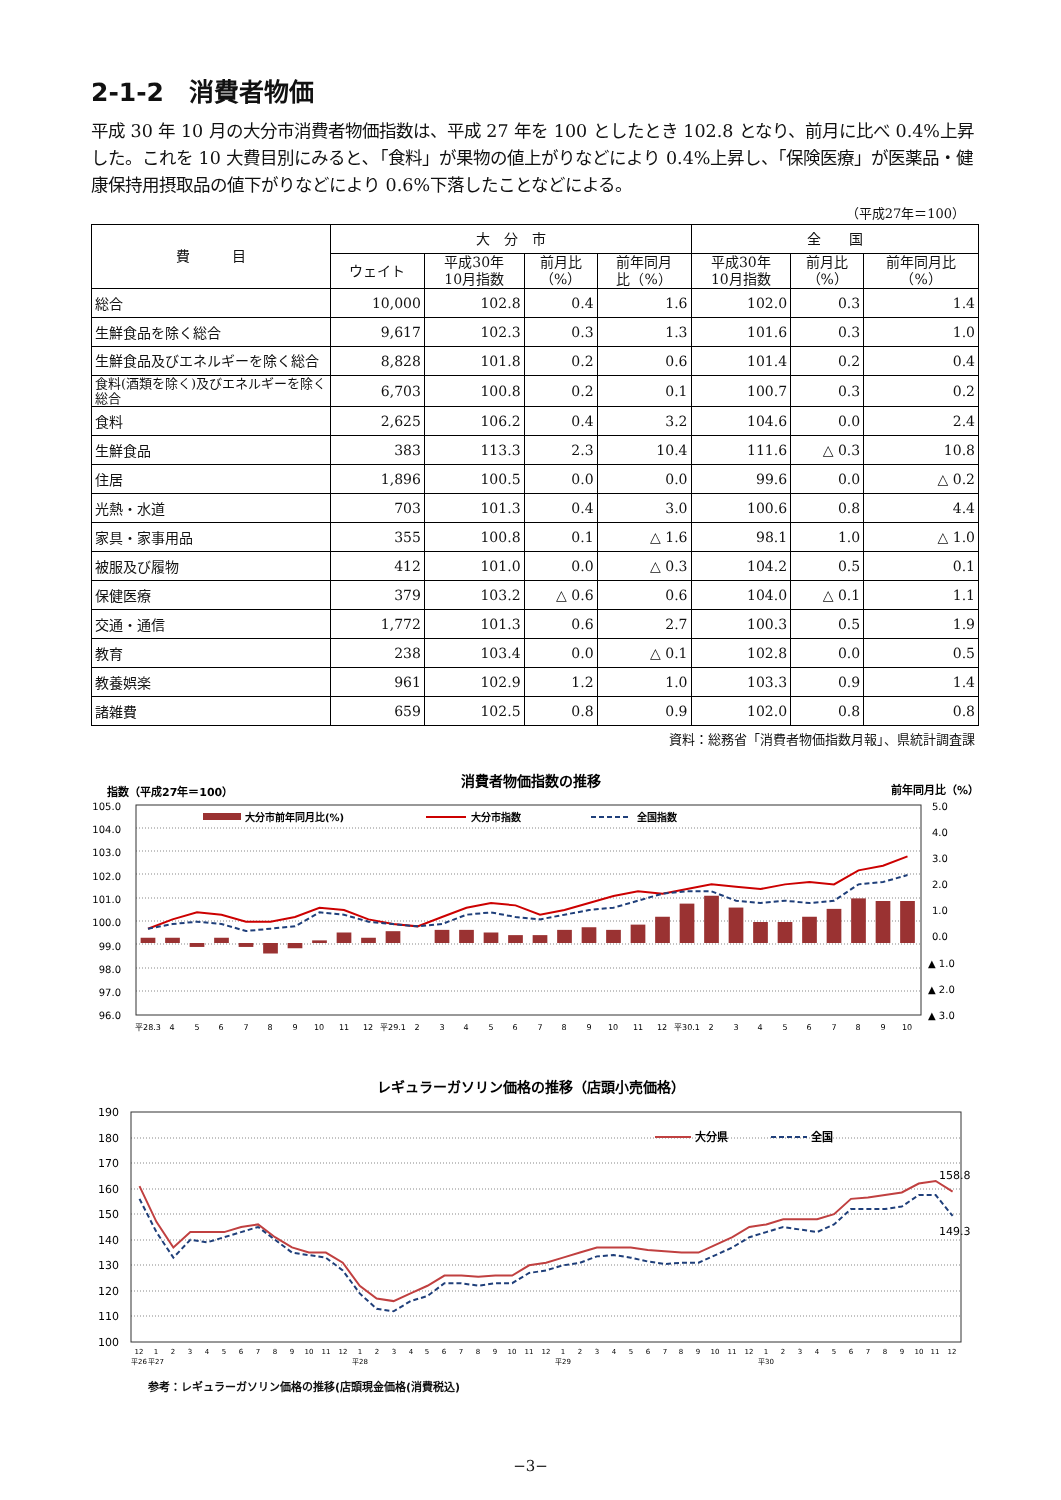2-1-2　消費者物価
平成 30 年 10 月の大分市消費者物価指数は、平成 27 年を 100 としたとき 102.8 となり、前月に比べ 0.4%上昇した。これを 10 大費目別にみると､「食料」が果物の値上がりなどにより 0.4%上昇し、「保険医療」が医薬品・健康保持用摂取品の値下がりなどにより 0.6%下落したことなどによる。
（平成27年＝100）
| 費 目 | 大 分 市 | | | | 全 国 | | |
| --- | --- | --- | --- | --- | --- | --- | --- |
| | ウェイト | 平成30年 10月指数 | 前月比 （%） | 前年同月 比（%） | 平成30年 10月指数 | 前月比 （%） | 前年同月比 （%） |
| 総合 | 10,000 | 102.8 | 0.4 | 1.6 | 102.0 | 0.3 | 1.4 |
| 生鮮食品を除く総合 | 9,617 | 102.3 | 0.3 | 1.3 | 101.6 | 0.3 | 1.0 |
| 生鮮食品及びエネルギーを除く総合 | 8,828 | 101.8 | 0.2 | 0.6 | 101.4 | 0.2 | 0.4 |
| 食料(酒類を除く)及びエネルギーを除く総合 | 6,703 | 100.8 | 0.2 | 0.1 | 100.7 | 0.3 | 0.2 |
| 食料 | 2,625 | 106.2 | 0.4 | 3.2 | 104.6 | 0.0 | 2.4 |
| 生鮮食品 | 383 | 113.3 | 2.3 | 10.4 | 111.6 | △ 0.3 | 10.8 |
| 住居 | 1,896 | 100.5 | 0.0 | 0.0 | 99.6 | 0.0 | △ 0.2 |
| 光熱・水道 | 703 | 101.3 | 0.4 | 3.0 | 100.6 | 0.8 | 4.4 |
| 家具・家事用品 | 355 | 100.8 | 0.1 | △ 1.6 | 98.1 | 1.0 | △ 1.0 |
| 被服及び履物 | 412 | 101.0 | 0.0 | △ 0.3 | 104.2 | 0.5 | 0.1 |
| 保健医療 | 379 | 103.2 | △ 0.6 | 0.6 | 104.0 | △ 0.1 | 1.1 |
| 交通・通信 | 1,772 | 101.3 | 0.6 | 2.7 | 100.3 | 0.5 | 1.9 |
| 教育 | 238 | 103.4 | 0.0 | △ 0.1 | 102.8 | 0.0 | 0.5 |
| 教養娯楽 | 961 | 102.9 | 1.2 | 1.0 | 103.3 | 0.9 | 1.4 |
| 諸雑費 | 659 | 102.5 | 0.8 | 0.9 | 102.0 | 0.8 | 0.8 |
資料：総務省「消費者物価指数月報」、県統計調査課
消費者物価指数の推移
指数（平成27年＝100）
前年同月比（%）
105.0
104.0
103.0
102.0
101.0
100.0
99.0
98.0
97.0
96.0
5.0
4.0
3.0
2.0
1.0
0.0
▲ 1.0
▲ 2.0
▲ 3.0
大分市前年同月比(%)
大分市指数
全国指数
平28.3
4
5
6
7
8
9
10
11
12
平29.1
2
3
4
5
6
7
8
9
10
11
12
平30.1
2
3
4
5
6
7
8
9
10
レギュラーガソリン価格の推移（店頭小売価格）
190
180
170
160
150
140
130
120
110
100
大分県
全国
158.8
149.3
12
1
2
3
4
5
6
7
8
9
10
11
12
1
2
3
4
5
6
7
8
9
10
11
12
1
2
3
4
5
6
7
8
9
10
11
12
1
2
3
4
5
6
7
8
9
10
11
12
平26
平27
平28
平29
平30
参考：レギュラーガソリン価格の推移(店頭現金価格(消費税込)
−3−